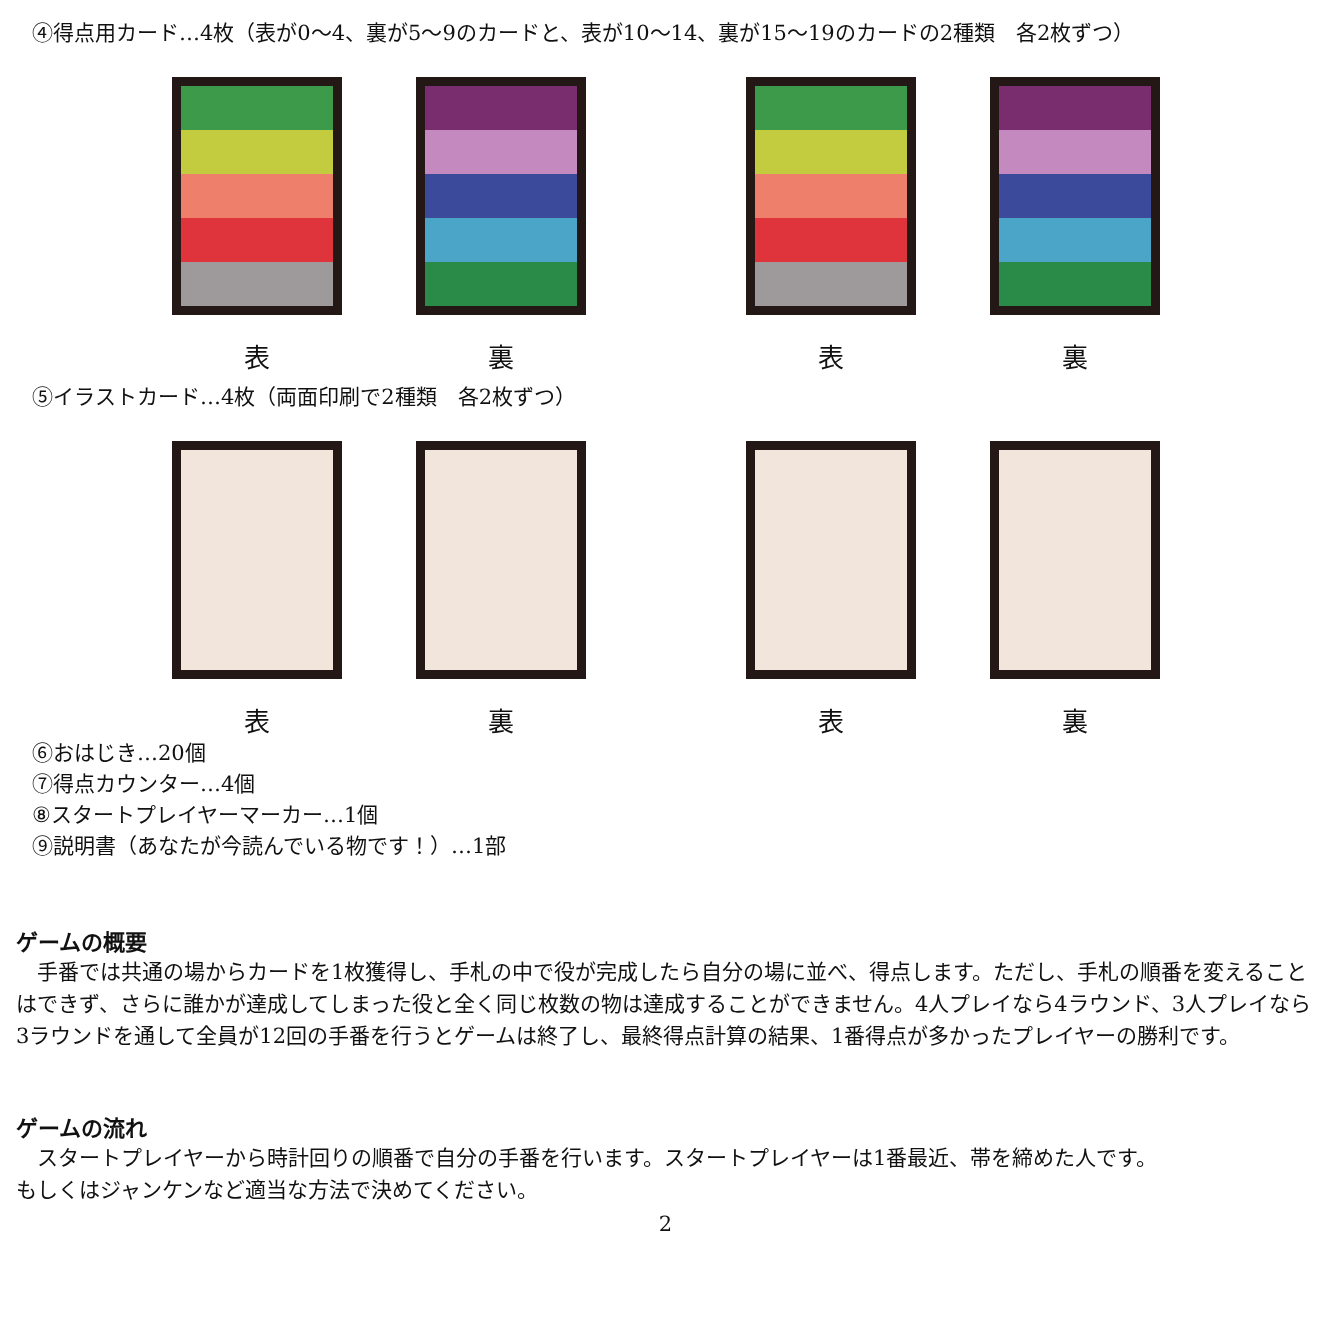④得点用カード…4枚（表が0～4、裏が5～9のカードと、表が10～14、裏が15～19のカードの2種類　各2枚ずつ）
表 裏 表 裏
⑤イラストカード…4枚（両面印刷で2種類　各2枚ずつ）
表 裏 表 裏
⑥おはじき…20個
⑦得点カウンター…4個
⑧スタートプレイヤーマーカー…1個
⑨説明書（あなたが今読んでいる物です！）…1部
ゲームの概要
　手番では共通の場からカードを1枚獲得し、手札の中で役が完成したら自分の場に並べ、得点します。ただし、手札の順番を変えることはできず、さらに誰かが達成してしまった役と全く同じ枚数の物は達成することができません。4人プレイなら4ラウンド、3人プレイなら3ラウンドを通して全員が12回の手番を行うとゲームは終了し、最終得点計算の結果、1番得点が多かったプレイヤーの勝利です。
ゲームの流れ
　スタートプレイヤーから時計回りの順番で自分の手番を行います。スタートプレイヤーは1番最近、帯を締めた人です。
もしくはジャンケンなど適当な方法で決めてください。
2